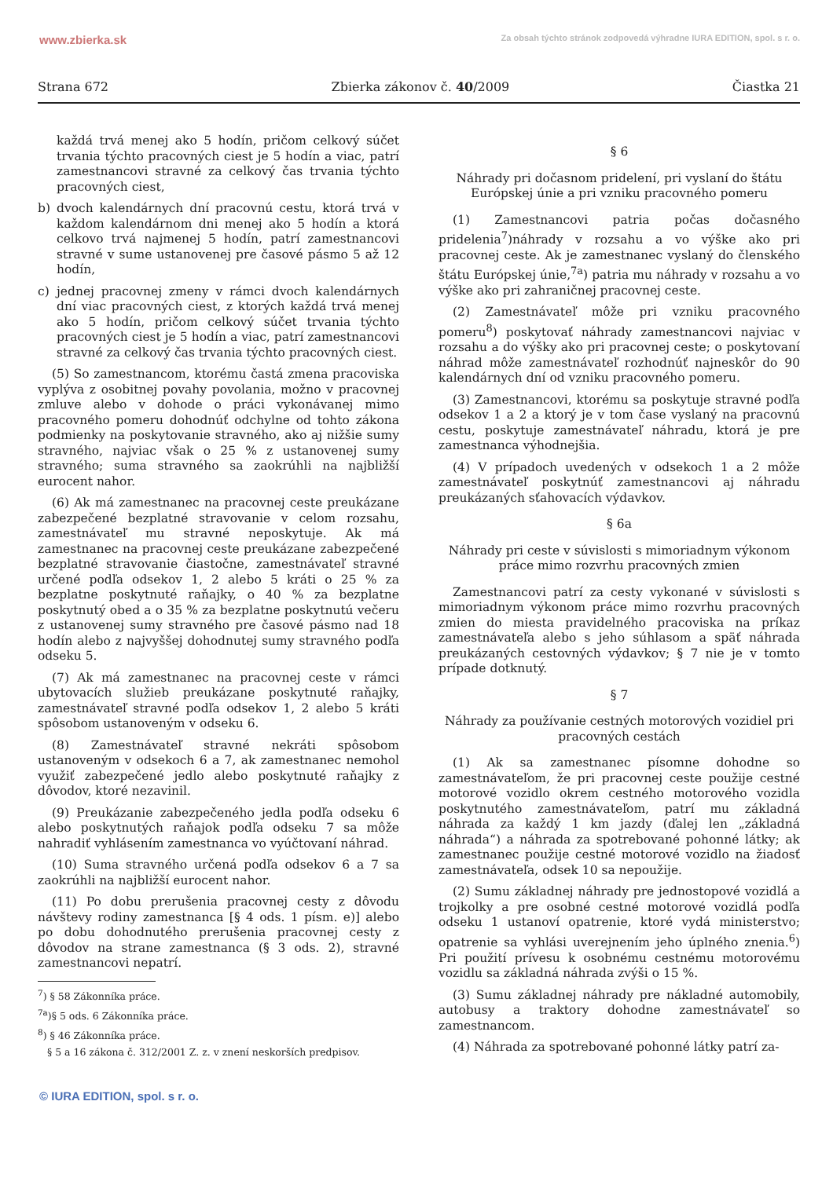www.zbierka.sk
Za obsah týchto stránok zodpovedá výhradne IURA EDITION, spol. s r. o.
Strana 672 Zbierka zákonov č. 40/2009 Čiastka 21
každá trvá menej ako 5 hodín, pričom celkový súčet trvania týchto pracovných ciest je 5 hodín a viac, patrí zamestnancovi stravné za celkový čas trvania týchto pracovných ciest,
b) dvoch kalendárnych dní pracovnú cestu, ktorá trvá v každom kalendárnom dni menej ako 5 hodín a ktorá celkovo trvá najmenej 5 hodín, patrí zamestnancovi stravné v sume ustanovenej pre časové pásmo 5 až 12 hodín,
c) jednej pracovnej zmeny v rámci dvoch kalendárnych dní viac pracovných ciest, z ktorých každá trvá menej ako 5 hodín, pričom celkový súčet trvania týchto pracovných ciest je 5 hodín a viac, patrí zamestnancovi stravné za celkový čas trvania týchto pracovných ciest.
(5) So zamestnancom, ktorému častá zmena pracoviska vyplýva z osobitnej povahy povolania, možno v pracovnej zmluve alebo v dohode o práci vykonávanej mimo pracovného pomeru dohodnúť odchylne od tohto zákona podmienky na poskytovanie stravného, ako aj nižšie sumy stravného, najviac však o 25 % z ustanovenej sumy stravného; suma stravného sa zaokrúhli na najbližší eurocent nahor.
(6) Ak má zamestnanec na pracovnej ceste preukázane zabezpečené bezplatné stravovanie v celom rozsahu, zamestnávateľ mu stravné neposkytuje. Ak má zamestnanec na pracovnej ceste preukázane zabezpečené bezplatné stravovanie čiastočne, zamestnávateľ stravné určené podľa odsekov 1, 2 alebo 5 kráti o 25 % za bezplatne poskytnuté raňajky, o 40 % za bezplatne poskytnutý obed a o 35 % za bezplatne poskytnutú večeru z ustanovenej sumy stravného pre časové pásmo nad 18 hodín alebo z najvyššej dohodnutej sumy stravného podľa odseku 5.
(7) Ak má zamestnanec na pracovnej ceste v rámci ubytovacích služieb preukázane poskytnuté raňajky, zamestnávateľ stravné podľa odsekov 1, 2 alebo 5 kráti spôsobom ustanoveným v odseku 6.
(8) Zamestnávateľ stravné nekráti spôsobom ustanoveným v odsekoch 6 a 7, ak zamestnanec nemohol využiť zabezpečené jedlo alebo poskytnuté raňajky z dôvodov, ktoré nezavinil.
(9) Preukázanie zabezpečeného jedla podľa odseku 6 alebo poskytnutých raňajok podľa odseku 7 sa môže nahradiť vyhlásením zamestnanca vo vyúčtovaní náhrad.
(10) Suma stravného určená podľa odsekov 6 a 7 sa zaokrúhli na najbližší eurocent nahor.
(11) Po dobu prerušenia pracovnej cesty z dôvodu návštevy rodiny zamestnanca [§ 4 ods. 1 písm. e)] alebo po dobu dohodnutého prerušenia pracovnej cesty z dôvodov na strane zamestnanca (§ 3 ods. 2), stravné zamestnancovi nepatrí.
<sup>7</sup>) § 58 Zákonníka práce.
<sup>7a</sup>)§ 5 ods. 6 Zákonníka práce.
<sup>8</sup>) § 46 Zákonníka práce.
§ 5 a 16 zákona č. 312/2001 Z. z. v znení neskorších predpisov.
§ 6
Náhrady pri dočasnom pridelení, pri vyslaní do štátu Európskej únie a pri vzniku pracovného pomeru
(1) Zamestnancovi patria počas dočasného pridelenia<sup>7</sup>)náhrady v rozsahu a vo výške ako pri pracovnej ceste. Ak je zamestnanec vyslaný do členského štátu Európskej únie,<sup>7a</sup>) patria mu náhrady v rozsahu a vo výške ako pri zahraničnej pracovnej ceste.
(2) Zamestnávateľ môže pri vzniku pracovného pomeru<sup>8</sup>) poskytovať náhrady zamestnancovi najviac v rozsahu a do výšky ako pri pracovnej ceste; o poskytovaní náhrad môže zamestnávateľ rozhodnúť najneskôr do 90 kalendárnych dní od vzniku pracovného pomeru.
(3) Zamestnancovi, ktorému sa poskytuje stravné podľa odsekov 1 a 2 a ktorý je v tom čase vyslaný na pracovnú cestu, poskytuje zamestnávateľ náhradu, ktorá je pre zamestnanca výhodnejšia.
(4) V prípadoch uvedených v odsekoch 1 a 2 môže zamestnávateľ poskytnúť zamestnancovi aj náhradu preukázaných sťahovacích výdavkov.
§ 6a
Náhrady pri ceste v súvislosti s mimoriadnym výkonom práce mimo rozvrhu pracovných zmien
Zamestnancovi patrí za cesty vykonané v súvislosti s mimoriadnym výkonom práce mimo rozvrhu pracovných zmien do miesta pravidelného pracoviska na príkaz zamestnávateľa alebo s jeho súhlasom a späť náhrada preukázaných cestovných výdavkov; § 7 nie je v tomto prípade dotknutý.
§ 7
Náhrady za používanie cestných motorových vozidiel pri pracovných cestách
(1) Ak sa zamestnanec písomne dohodne so zamestnávateľom, že pri pracovnej ceste použije cestné motorové vozidlo okrem cestného motorového vozidla poskytnutého zamestnávateľom, patrí mu základná náhrada za každý 1 km jazdy (ďalej len „základná náhrada“) a náhrada za spotrebované pohonné látky; ak zamestnanec použije cestné motorové vozidlo na žiadosť zamestnávateľa, odsek 10 sa nepoužije.
(2) Sumu základnej náhrady pre jednostopové vozidlá a trojkolky a pre osobné cestné motorové vozidlá podľa odseku 1 ustanoví opatrenie, ktoré vydá ministerstvo; opatrenie sa vyhlási uverejnením jeho úplného znenia.<sup>6</sup>) Pri použití prívesu k osobnému cestnému motorovému vozidlu sa základná náhrada zvýši o 15 %.
(3) Sumu základnej náhrady pre nákladné automobily, autobusy a traktory dohodne zamestnávateľ so zamestnancom.
(4) Náhrada za spotrebované pohonné látky patrí za-
© IURA EDITION, spol. s r. o.